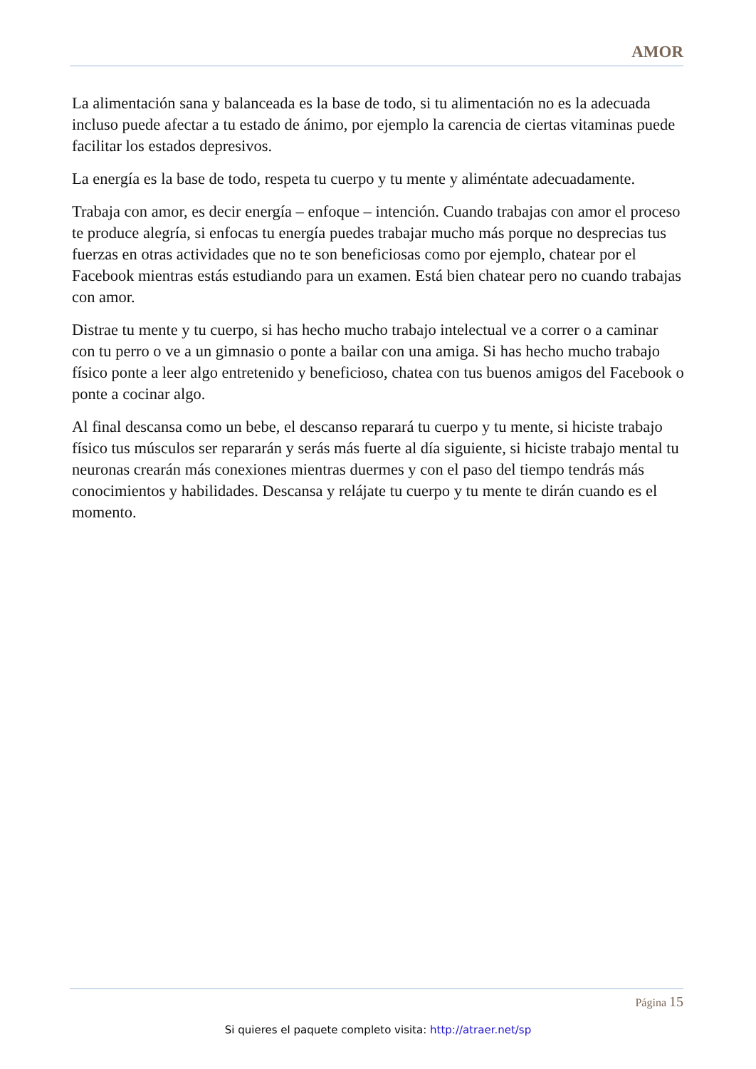AMOR
La alimentación sana y balanceada es la base de todo, si tu alimentación no es la adecuada incluso puede afectar a tu estado de ánimo, por ejemplo la carencia de ciertas vitaminas puede facilitar los estados depresivos.
La energía es la base de todo, respeta tu cuerpo y tu mente y aliméntate adecuadamente.
Trabaja con amor, es decir energía – enfoque – intención. Cuando trabajas con amor el proceso te produce alegría, si enfocas tu energía puedes trabajar mucho más porque no desprecias tus fuerzas en otras actividades que no te son beneficiosas como por ejemplo, chatear por el Facebook mientras estás estudiando para un examen. Está bien chatear pero no cuando trabajas con amor.
Distrae tu mente y tu cuerpo, si has hecho mucho trabajo intelectual ve a correr o a caminar con tu perro o ve a un gimnasio o ponte a bailar con una amiga. Si has hecho mucho trabajo físico ponte a leer algo entretenido y beneficioso, chatea con tus buenos amigos del Facebook o ponte a cocinar algo.
Al final descansa como un bebe, el descanso reparará tu cuerpo y tu mente, si hiciste trabajo físico tus músculos ser repararán y serás más fuerte al día siguiente, si hiciste trabajo mental tu neuronas crearán más conexiones mientras duermes y con el paso del tiempo tendrás más conocimientos y habilidades. Descansa y relájate tu cuerpo y tu mente te dirán cuando es el momento.
Página 15
Si quieres el paquete completo visita: http://atraer.net/sp